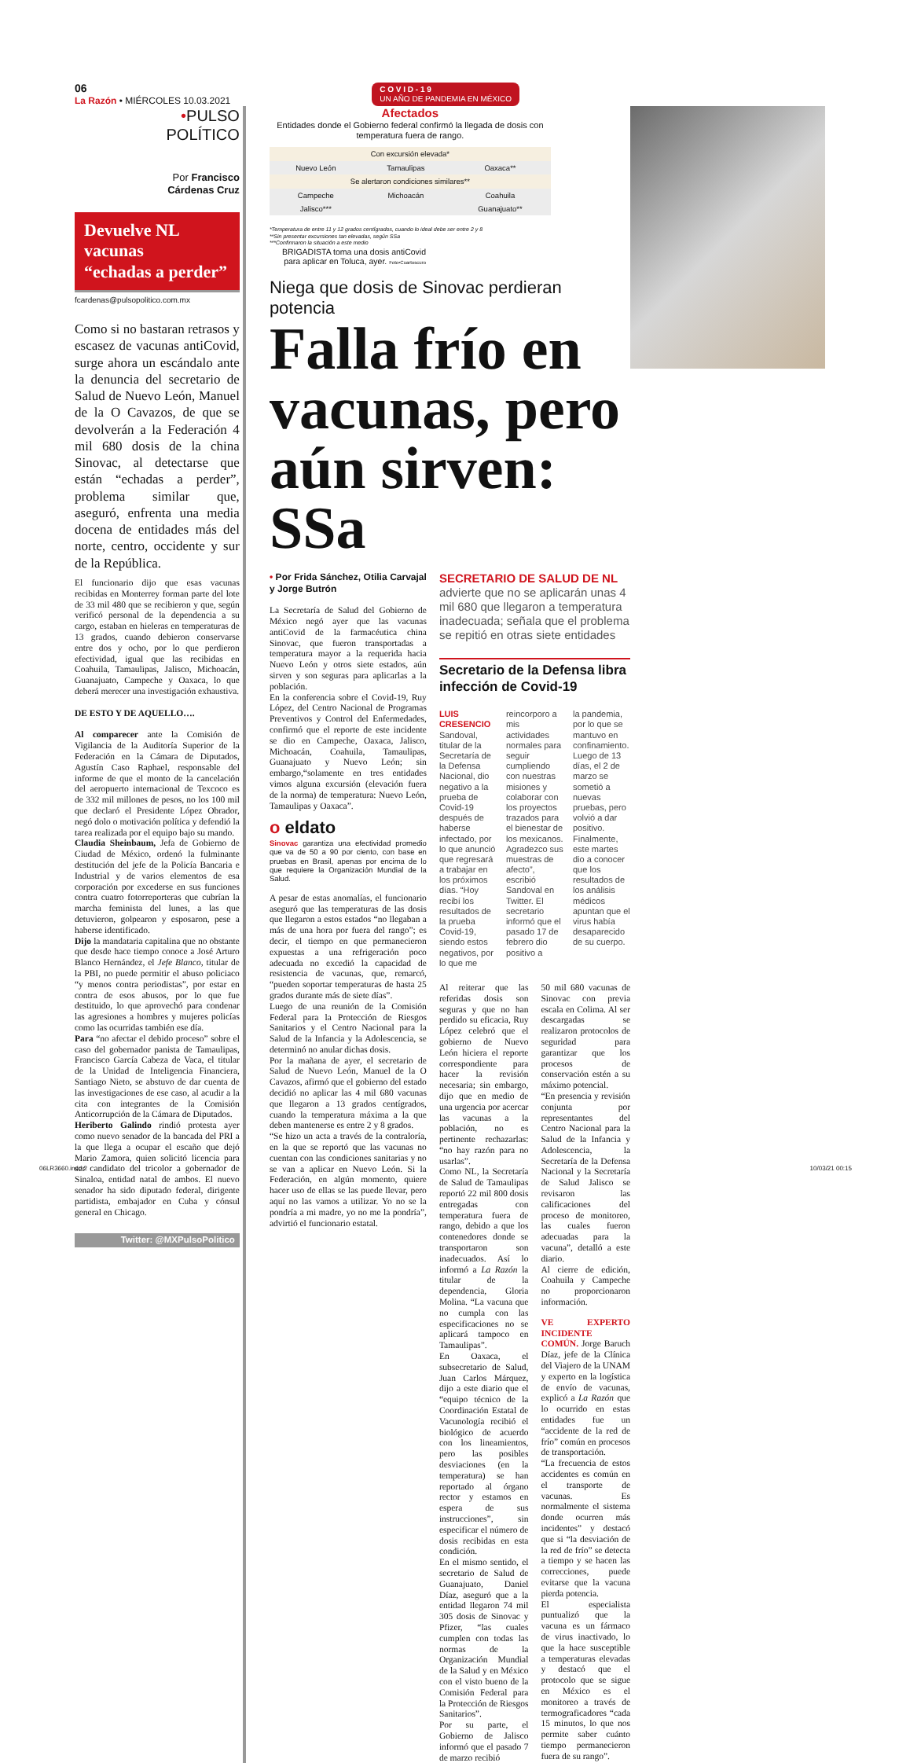06
La Razón • MIÉRCOLES 10.03.2021
C O V I D - 1 9
UN AÑO DE PANDEMIA EN MÉXICO
•PULSO
POLÍTICO
Por Francisco
Cárdenas Cruz
Devuelve NL vacunas
“echadas a perder”
fcardenas@pulsopolitico.com.mx
Como si no bastaran retrasos y escasez de vacunas antiCovid, surge ahora un escándalo ante la denuncia del secretario de Salud de Nuevo León, Manuel de la O Cavazos, de que se devolverán a la Federación 4 mil 680 dosis de la china Sinovac, al detectarse que están “echadas a perder”, problema similar que, aseguró, enfrenta una media docena de entidades más del norte, centro, occidente y sur de la República.
El funcionario dijo que esas vacunas recibidas en Monterrey forman parte del lote de 33 mil 480 que se recibieron y que, según verificó personal de la dependencia a su cargo, estaban en hieleras en temperaturas de 13 grados, cuando debieron conservarse entre dos y ocho, por lo que perdieron efectividad, igual que las recibidas en Coahuila, Tamaulipas, Jalisco, Michoacán, Guanajuato, Campeche y Oaxaca, lo que deberá merecer una investigación exhaustiva.
DE ESTO Y DE AQUELLO….
Al comparecer ante la Comisión de Vigilancia de la Auditoría Superior de la Federación en la Cámara de Diputados, Agustín Caso Raphael, responsable del informe de que el monto de la cancelación del aeropuerto internacional de Texcoco es de 332 mil millones de pesos, no los 100 mil que declaró el Presidente López Obrador, negó dolo o motivación política y defendió la tarea realizada por el equipo bajo su mando.
Claudia Sheinbaum, Jefa de Gobierno de Ciudad de México, ordenó la fulminante destitución del jefe de la Policía Bancaria e Industrial y de varios elementos de esa corporación por excederse en sus funciones contra cuatro fotorreporteras que cubrían la marcha feminista del lunes, a las que detuvieron, golpearon y esposaron, pese a haberse identificado.
Dijo la mandataria capitalina que no obstante que desde hace tiempo conoce a José Arturo Blanco Hernández, el Jefe Blanco, titular de la PBI, no puede permitir el abuso policiaco “y menos contra periodistas”, por estar en contra de esos abusos, por lo que fue destituido, lo que aprovechó para condenar las agresiones a hombres y mujeres policías como las ocurridas también ese día.
Para “no afectar el debido proceso” sobre el caso del gobernador panista de Tamaulipas, Francisco García Cabeza de Vaca, el titular de la Unidad de Inteligencia Financiera, Santiago Nieto, se abstuvo de dar cuenta de las investigaciones de ese caso, al acudir a la cita con integrantes de la Comisión Anticorrupción de la Cámara de Diputados.
Heriberto Galindo rindió protesta ayer como nuevo senador de la bancada del PRI a la que llega a ocupar el escaño que dejó Mario Zamora, quien solicitó licencia para ser candidato del tricolor a gobernador de Sinaloa, entidad natal de ambos. El nuevo senador ha sido diputado federal, dirigente partidista, embajador en Cuba y cónsul general en Chicago.
Twitter: @MXPulsoPolitico
Afectados
Entidades donde el Gobierno federal confirmó la llegada de dosis con temperatura fuera de rango.
| Con excursión elevada* | | |
| --- | --- | --- |
| Nuevo León | Tamaulipas | Oaxaca** |
| Se alertaron condiciones similares** | | |
| Campeche | Michoacán | Coahuila |
| Jalisco*** | | Guanajuato** |
*Temperatura de entre 11 y 12 grados centígrados, cuando lo ideal debe ser entre 2 y 8
**Sin presentar excursiones tan elevadas, según SSa
***Confirmaron la situación a este medio
BRIGADISTA toma una dosis antiCovid para aplicar en Toluca, ayer. Foto•Cuartoscuro
Niega que dosis de Sinovac perdieran potencia
Falla frío en vacunas, pero aún sirven: SSa
• Por Frida Sánchez, Otilia Carvajal y Jorge Butrón
La Secretaría de Salud del Gobierno de México negó ayer que las vacunas antiCovid de la farmacéutica china Sinovac, que fueron transportadas a temperatura mayor a la requerida hacia Nuevo León y otros siete estados, aún sirven y son seguras para aplicarlas a la población.
En la conferencia sobre el Covid-19, Ruy López, del Centro Nacional de Programas Preventivos y Control del Enfermedades, confirmó que el reporte de este incidente se dio en Campeche, Oaxaca, Jalisco, Michoacán, Coahuila, Tamaulipas, Guanajuato y Nuevo León; sin embargo,“solamente en tres entidades vimos alguna excursión (elevación fuera de la norma) de temperatura: Nuevo León, Tamaulipas y Oaxaca”.
o eldato
Sinovac garantiza una efectividad promedio que va de 50 a 90 por ciento, con base en pruebas en Brasil, apenas por encima de lo que requiere la Organización Mundial de la Salud.
A pesar de estas anomalías, el funcionario aseguró que las temperaturas de las dosis que llegaron a estos estados “no llegaban a más de una hora por fuera del rango”; es decir, el tiempo en que permanecieron expuestas a una refrigeración poco adecuada no excedió la capacidad de resistencia de vacunas, que, remarcó, “pueden soportar temperaturas de hasta 25 grados durante más de siete días”.
Luego de una reunión de la Comisión Federal para la Protección de Riesgos Sanitarios y el Centro Nacional para la Salud de la Infancia y la Adolescencia, se determinó no anular dichas dosis.
Por la mañana de ayer, el secretario de Salud de Nuevo León, Manuel de la O Cavazos, afirmó que el gobierno del estado decidió no aplicar las 4 mil 680 vacunas que llegaron a 13 grados centígrados, cuando la temperatura máxima a la que deben mantenerse es entre 2 y 8 grados.
“Se hizo un acta a través de la contraloría, en la que se reportó que las vacunas no cuentan con las condiciones sanitarias y no se van a aplicar en Nuevo León. Si la Federación, en algún momento, quiere hacer uso de ellas se las puede llevar, pero aquí no las vamos a utilizar. Yo no se la pondría a mi madre, yo no me la pondría”, advirtió el funcionario estatal.
SECRETARIO DE SALUD DE NL advierte que no se aplicarán unas 4 mil 680 que llegaron a temperatura inadecuada; señala que el problema se repitió en otras siete entidades
Secretario de la Defensa libra infección de Covid-19
LUIS CRESENCIO Sandoval, titular de la Secretaría de la Defensa Nacional, dio negativo a la prueba de Covid-19 después de haberse infectado, por lo que anunció que regresará a trabajar en los próximos días. “Hoy recibí los resultados de la prueba Covid-19, siendo estos negativos, por lo que me
reincorporo a mis actividades normales para seguir cumpliendo con nuestras misiones y colaborar con los proyectos trazados para el bienestar de los mexicanos. Agradezco sus muestras de afecto”, escribió Sandoval en Twitter. El secretario informó que el pasado 17 de febrero dio positivo a
la pandemia, por lo que se mantuvo en confinamiento. Luego de 13 días, el 2 de marzo se sometió a nuevas pruebas, pero volvió a dar positivo. Finalmente, este martes dio a conocer que los resultados de los análisis médicos apuntan que el virus había desaparecido de su cuerpo.
Al reiterar que las referidas dosis son seguras y que no han perdido su eficacia, Ruy López celebró que el gobierno de Nuevo León hiciera el reporte correspondiente para hacer la revisión necesaria; sin embargo, dijo que en medio de una urgencia por acercar las vacunas a la población, no es pertinente rechazarlas: “no hay razón para no usarlas”.
Como NL, la Secretaría de Salud de Tamaulipas reportó 22 mil 800 dosis entregadas con temperatura fuera de rango, debido a que los contenedores donde se transportaron son inadecuados. Así lo informó a La Razón la titular de la dependencia, Gloria Molina. “La vacuna que no cumpla con las especificaciones no se aplicará tampoco en Tamaulipas”.
En Oaxaca, el subsecretario de Salud, Juan Carlos Márquez, dijo a este diario que el “equipo técnico de la Coordinación Estatal de Vacunología recibió el biológico de acuerdo con los lineamientos, pero las posibles desviaciones (en la temperatura) se han reportado al órgano rector y estamos en espera de sus instrucciones”, sin especificar el número de dosis recibidas en esta condición.
En el mismo sentido, el secretario de Salud de Guanajuato, Daniel Díaz, aseguró que a la entidad llegaron 74 mil 305 dosis de Sinovac y Pfizer, “las cuales cumplen con todas las normas de la Organización Mundial de la Salud y en México con el visto bueno de la Comisión Federal para la Protección de Riesgos Sanitarios”.
Por su parte, el Gobierno de Jalisco informó que el pasado 7 de marzo recibió
50 mil 680 vacunas de Sinovac con previa escala en Colima. Al ser descargadas se realizaron protocolos de seguridad para garantizar que los procesos de conservación estén a su máximo potencial.
“En presencia y revisión conjunta por representantes del Centro Nacional para la Salud de la Infancia y Adolescencia, la Secretaría de la Defensa Nacional y la Secretaría de Salud Jalisco se revisaron las calificaciones del proceso de monitoreo, las cuales fueron adecuadas para la vacuna”, detalló a este diario.
Al cierre de edición, Coahuila y Campeche no proporcionaron información.
VE EXPERTO INCIDENTE COMÚN. Jorge Baruch Díaz, jefe de la Clínica del Viajero de la UNAM y experto en la logística de envío de vacunas, explicó a La Razón que lo ocurrido en estas entidades fue un “accidente de la red de frío” común en procesos de transportación.
“La frecuencia de estos accidentes es común en el transporte de vacunas. Es normalmente el sistema donde ocurren más incidentes” y destacó que si “la desviación de la red de frío” se detecta a tiempo y se hacen las correcciones, puede evitarse que la vacuna pierda potencia.
El especialista puntualizó que la vacuna es un fármaco de virus inactivado, lo que la hace susceptible a temperaturas elevadas y destacó que el protocolo que se sigue en México es el monitoreo a través de termograficadores “cada 15 minutos, lo que nos permite saber cuánto tiempo permanecieron fuera de su rango”.
06LR3660.indd 2 10/03/21 00:15